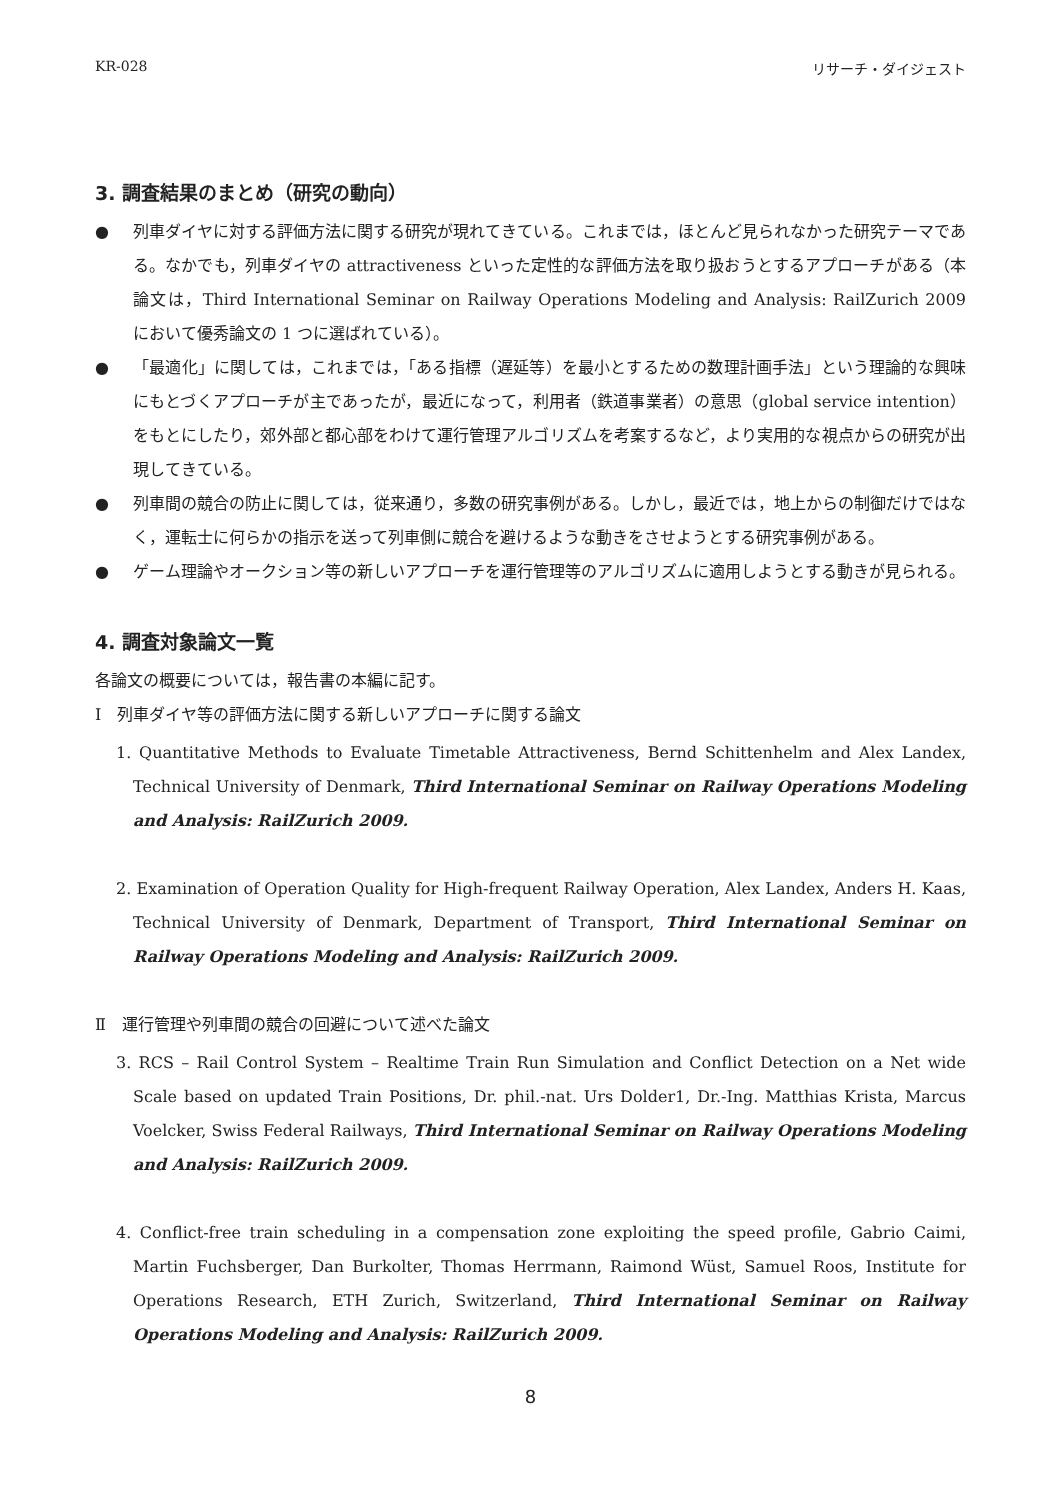KR-028 リサーチ・ダイジェスト
3. 調査結果のまとめ（研究の動向）
● 列車ダイヤに対する評価方法に関する研究が現れてきている。これまでは，ほとんど見られなかった研究テーマである。なかでも，列車ダイヤの attractiveness といった定性的な評価方法を取り扱おうとするアプローチがある（本論文は，Third International Seminar on Railway Operations Modeling and Analysis: RailZurich 2009 において優秀論文の 1 つに選ばれている）。
● 「最適化」に関しては，これまでは，「ある指標（遅延等）を最小とするための数理計画手法」という理論的な興味にもとづくアプローチが主であったが，最近になって，利用者（鉄道事業者）の意思（global service intention）をもとにしたり，郊外部と都心部をわけて運行管理アルゴリズムを考案するなど，より実用的な視点からの研究が出現してきている。
● 列車間の競合の防止に関しては，従来通り，多数の研究事例がある。しかし，最近では，地上からの制御だけではなく，運転士に何らかの指示を送って列車側に競合を避けるような動きをさせようとする研究事例がある。
● ゲーム理論やオークション等の新しいアプローチを運行管理等のアルゴリズムに適用しようとする動きが見られる。
4. 調査対象論文一覧
各論文の概要については，報告書の本編に記す。
Ⅰ　列車ダイヤ等の評価方法に関する新しいアプローチに関する論文
1. Quantitative Methods to Evaluate Timetable Attractiveness, Bernd Schittenhelm and Alex Landex, Technical University of Denmark, Third International Seminar on Railway Operations Modeling and Analysis: RailZurich 2009.
2. Examination of Operation Quality for High-frequent Railway Operation, Alex Landex, Anders H. Kaas, Technical University of Denmark, Department of Transport, Third International Seminar on Railway Operations Modeling and Analysis: RailZurich 2009.
Ⅱ　運行管理や列車間の競合の回避について述べた論文
3. RCS – Rail Control System – Realtime Train Run Simulation and Conflict Detection on a Net wide Scale based on updated Train Positions, Dr. phil.-nat. Urs Dolder1, Dr.-Ing. Matthias Krista, Marcus Voelcker, Swiss Federal Railways, Third International Seminar on Railway Operations Modeling and Analysis: RailZurich 2009.
4. Conflict-free train scheduling in a compensation zone exploiting the speed profile, Gabrio Caimi, Martin Fuchsberger, Dan Burkolter, Thomas Herrmann, Raimond Wüst, Samuel Roos, Institute for Operations Research, ETH Zurich, Switzerland, Third International Seminar on Railway Operations Modeling and Analysis: RailZurich 2009.
8